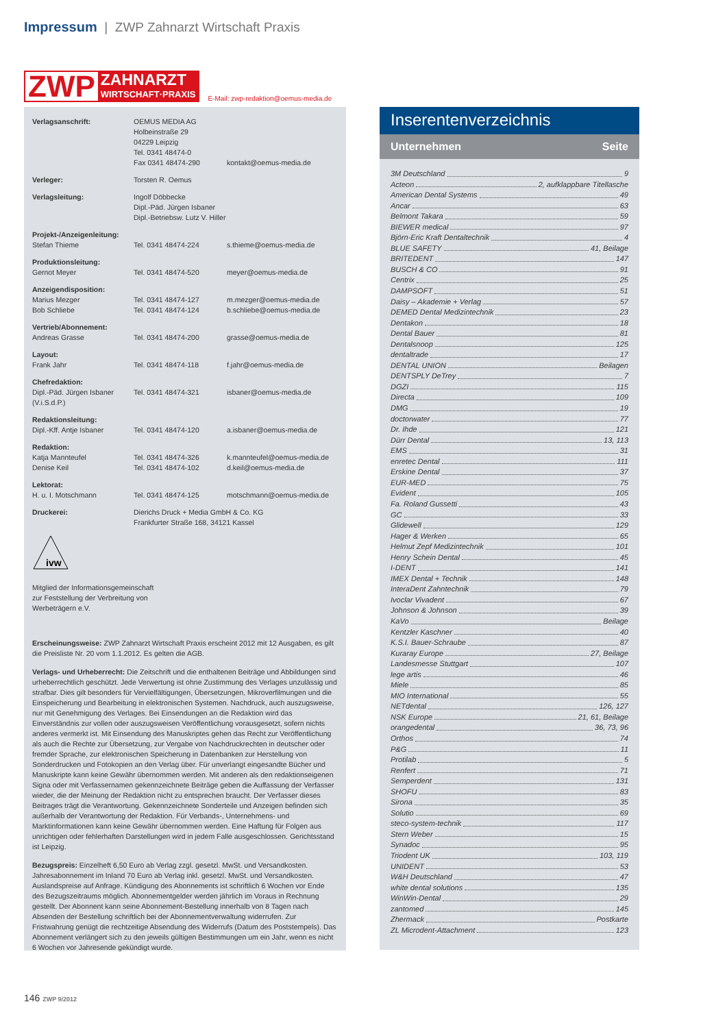Impressum | ZWP Zahnarzt Wirtschaft Praxis
ZWP ZAHNARZT
WIRTSCHAFT·PRAXIS
E-Mail: zwp-redaktion@oemus-media.de
| Verlagsanschrift: | OEMUS MEDIA AG Holbeinstraße 29 04229 Leipzig Tel. 0341 48474-0 Fax 0341 48474-290 | kontakt@oemus-media.de |
| Verleger: | Torsten R. Oemus | |
| Verlagsleitung: | Ingolf Döbbecke Dipl.-Päd. Jürgen Isbaner Dipl.-Betriebsw. Lutz V. Hiller | |
| Projekt-/Anzeigenleitung: Stefan Thieme | Tel. 0341 48474-224 | s.thieme@oemus-media.de |
| Produktionsleitung: Gernot Meyer | Tel. 0341 48474-520 | meyer@oemus-media.de |
| Anzeigendisposition: Marius Mezger Bob Schliebe | Tel. 0341 48474-127 Tel. 0341 48474-124 | m.mezger@oemus-media.de b.schliebe@oemus-media.de |
| Vertrieb/Abonnement: Andreas Grasse | Tel. 0341 48474-200 | grasse@oemus-media.de |
| Layout: Frank Jahr | Tel. 0341 48474-118 | f.jahr@oemus-media.de |
| Chefredaktion: Dipl.-Päd. Jürgen Isbaner (V.i.S.d.P.) | Tel. 0341 48474-321 | isbaner@oemus-media.de |
| Redaktionsleitung: Dipl.-Kff. Antje Isbaner | Tel. 0341 48474-120 | a.isbaner@oemus-media.de |
| Redaktion: Katja Mannteufel Denise Keil | Tel. 0341 48474-326 Tel. 0341 48474-102 | k.mannteufel@oemus-media.de d.keil@oemus-media.de |
| Lektorat: H. u. I. Motschmann | Tel. 0341 48474-125 | motschmann@oemus-media.de |
| Druckerei: | Dierichs Druck + Media GmbH & Co. KG Frankfurter Straße 168, 34121 Kassel | |
ivw
Mitglied der Informationsgemeinschaft
zur Feststellung der Verbreitung von
Werbeträgern e.V.
Erscheinungsweise: ZWP Zahnarzt Wirtschaft Praxis erscheint 2012 mit 12 Ausgaben, es gilt die Preisliste Nr. 20 vom 1.1.2012. Es gelten die AGB.
Verlags- und Urheberrecht: Die Zeitschrift und die enthaltenen Beiträge und Abbildungen sind urheberrechtlich geschützt. Jede Verwertung ist ohne Zustimmung des Verlages unzulässig und strafbar. Dies gilt besonders für Vervielfältigungen, Übersetzungen, Mikroverfilmungen und die Einspeicherung und Bearbeitung in elektronischen Systemen. Nachdruck, auch auszugsweise, nur mit Genehmigung des Verlages. Bei Einsendungen an die Redaktion wird das Einverständnis zur vollen oder auszugsweisen Veröffentlichung vorausgesetzt, sofern nichts anderes vermerkt ist. Mit Einsendung des Manuskriptes gehen das Recht zur Veröffentlichung als auch die Rechte zur Übersetzung, zur Vergabe von Nachdruckrechten in deutscher oder fremder Sprache, zur elektronischen Speicherung in Datenbanken zur Herstellung von Sonderdrucken und Fotokopien an den Verlag über. Für unverlangt eingesandte Bücher und Manuskripte kann keine Gewähr übernommen werden. Mit anderen als den redaktionseigenen Signa oder mit Verfassernamen gekennzeichnete Beiträge geben die Auffassung der Verfasser wieder, die der Meinung der Redaktion nicht zu entsprechen braucht. Der Verfasser dieses Beitrages trägt die Verantwortung. Gekennzeichnete Sonderteile und Anzeigen befinden sich außerhalb der Verantwortung der Redaktion. Für Verbands-, Unternehmens- und Marktinformationen kann keine Gewähr übernommen werden. Eine Haftung für Folgen aus unrichtigen oder fehlerhaften Darstellungen wird in jedem Falle ausgeschlossen. Gerichtsstand ist Leipzig.
Bezugspreis: Einzelheft 6,50 Euro ab Verlag zzgl. gesetzl. MwSt. und Versandkosten. Jahresabonnement im Inland 70 Euro ab Verlag inkl. gesetzl. MwSt. und Versandkosten. Auslandspreise auf Anfrage. Kündigung des Abonnements ist schriftlich 6 Wochen vor Ende des Bezugszeitraums möglich. Abonnementgelder werden jährlich im Voraus in Rechnung gestellt. Der Abonnent kann seine Abonnement-Bestellung innerhalb von 8 Tagen nach Absenden der Bestellung schriftlich bei der Abonnementverwaltung widerrufen. Zur Fristwahrung genügt die rechtzeitige Absendung des Widerrufs (Datum des Poststempels). Das Abonnement verlängert sich zu den jeweils gültigen Bestimmungen um ein Jahr, wenn es nicht 6 Wochen vor Jahresende gekündigt wurde.
Inserentenverzeichnis
Unternehmen Seite
3M Deutschland 9
Acteon 2, aufklappbare Titellasche
American Dental Systems 49
Ancar 63
Belmont Takara 59
BIEWER medical 97
Björn-Eric Kraft Dentaltechnik 4
BLUE SAFETY 41, Beilage
BRITEDENT 147
BUSCH & CO 91
Centrix 25
DAMPSOFT 51
Daisy – Akademie + Verlag 57
DEMED Dental Medizintechnik 23
Dentakon 18
Dental Bauer 81
Dentalsnoop 125
dentaltrade 17
DENTAL UNION Beilagen
DENTSPLY DeTrey 7
DGZI 115
Directa 109
DMG 19
doctorwater 77
Dr. Ihde 121
Dürr Dental 13, 113
EMS 31
enretec Dental 111
Erskine Dental 37
EUR-MED 75
Evident 105
Fa. Roland Gussetti 43
GC 33
Glidewell 129
Hager & Werken 65
Helmut Zepf Medizintechnik 101
Henry Schein Dental 45
I-DENT 141
IMEX Dental + Technik 148
InteraDent Zahntechnik 79
Ivoclar Vivadent 67
Johnson & Johnson 39
KaVo Beilage
Kentzler Kaschner 40
K.S.I. Bauer-Schraube 87
Kuraray Europe 27, Beilage
Landesmesse Stuttgart 107
lege artis 46
Miele 85
MIO International 55
NETdental 126, 127
NSK Europe 21, 61, Beilage
orangedental 36, 73, 96
Orthos 74
P&G 11
Protilab 5
Renfert 71
Semperdent 131
SHOFU 83
Sirona 35
Solutio 69
steco-system-technik 117
Stern Weber 15
Synadoc 95
Triodent UK 103, 119
UNIDENT 53
W&H Deutschland 47
white dental solutions 135
WinWin-Dental 29
zantomed 145
Zhermack Postkarte
ZL Microdent-Attachment 123
146 ZWP 9/2012